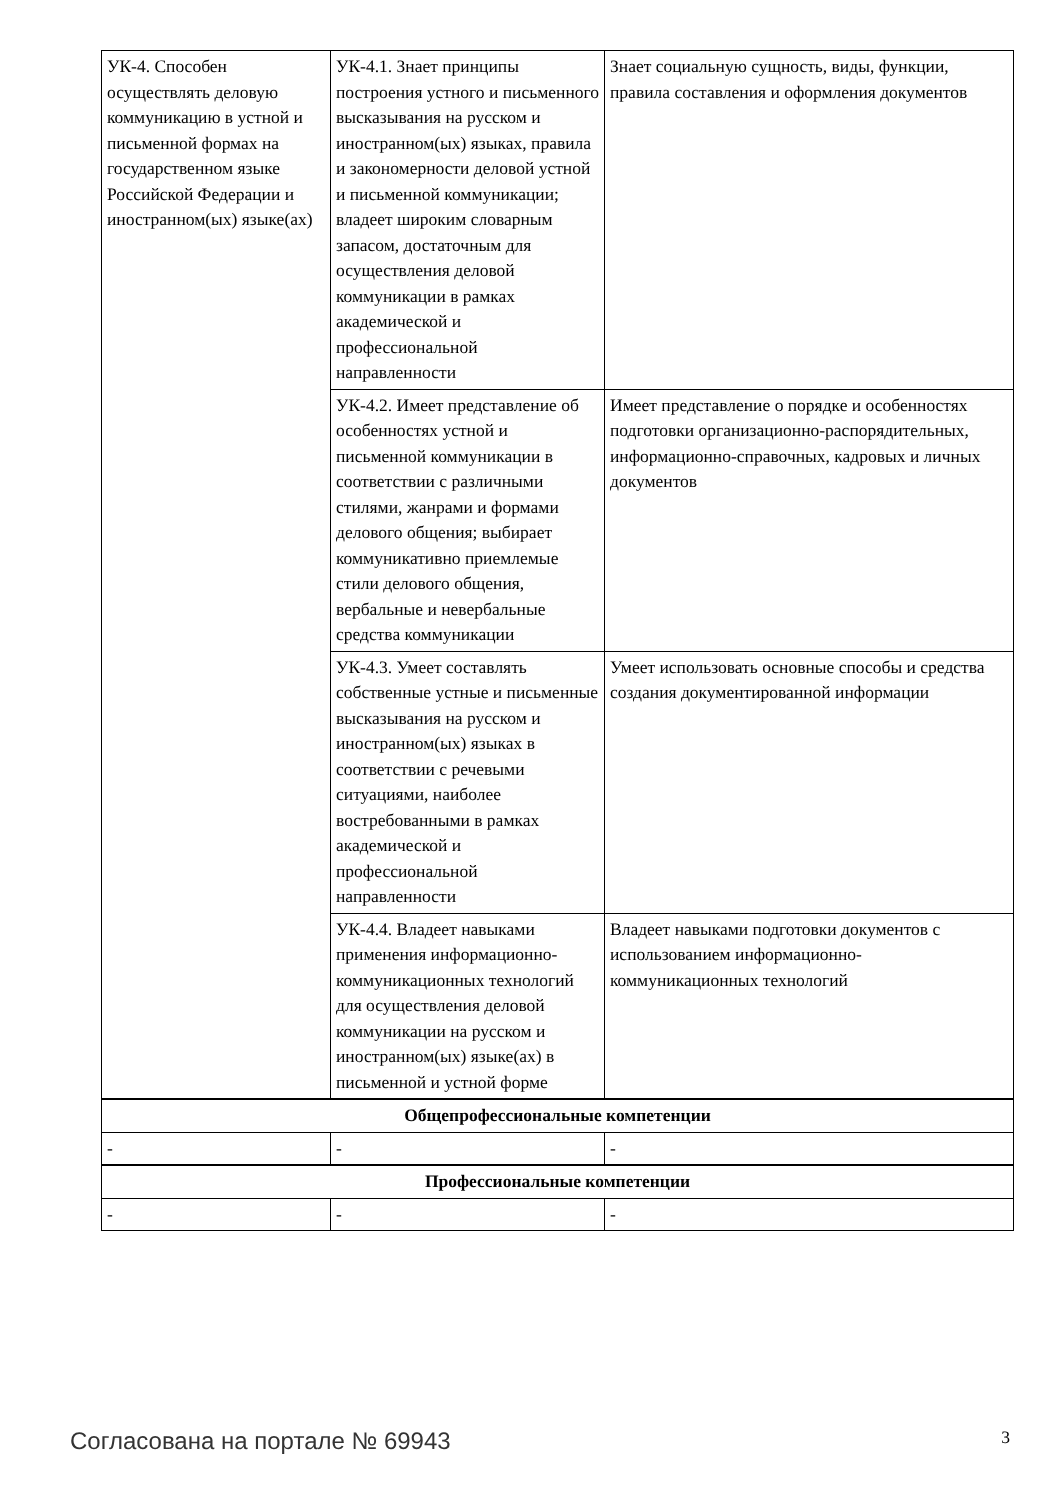| УК-4. Способен осуществлять деловую коммуникацию в устной и письменной формах на государственном языке Российской Федерации и иностранном(ых) языке(ах) | УК-4.1. Знает принципы построения устного и письменного высказывания на русском и иностранном(ых) языках, правила и закономерности деловой устной и письменной коммуникации; владеет широким словарным запасом, достаточным для осуществления деловой коммуникации в рамках академической и профессиональной направленности | Знает социальную сущность, виды, функции, правила составления и оформления документов |
| | УК-4.2. Имеет представление об особенностях устной и письменной коммуникации в соответствии с различными стилями, жанрами и формами делового общения; выбирает коммуникативно приемлемые стили делового общения, вербальные и невербальные средства коммуникации | Имеет представление о порядке и особенностях подготовки организационно-распорядительных, информационно-справочных, кадровых и личных документов |
| | УК-4.3. Умеет составлять собственные устные и письменные высказывания на русском и иностранном(ых) языках в соответствии с речевыми ситуациями, наиболее востребованными в рамках академической и профессиональной направленности | Умеет использовать основные способы и средства создания документированной информации |
| | УК-4.4. Владеет навыками применения информационно-коммуникационных технологий для осуществления деловой коммуникации на русском и иностранном(ых) языке(ах) в письменной и устной форме | Владеет навыками подготовки документов с использованием информационно-коммуникационных технологий |
| Общепрофессиональные компетенции | | |
| - | - | - |
| Профессиональные компетенции | | |
| - | - | - |
Согласована на портале № 69943 3